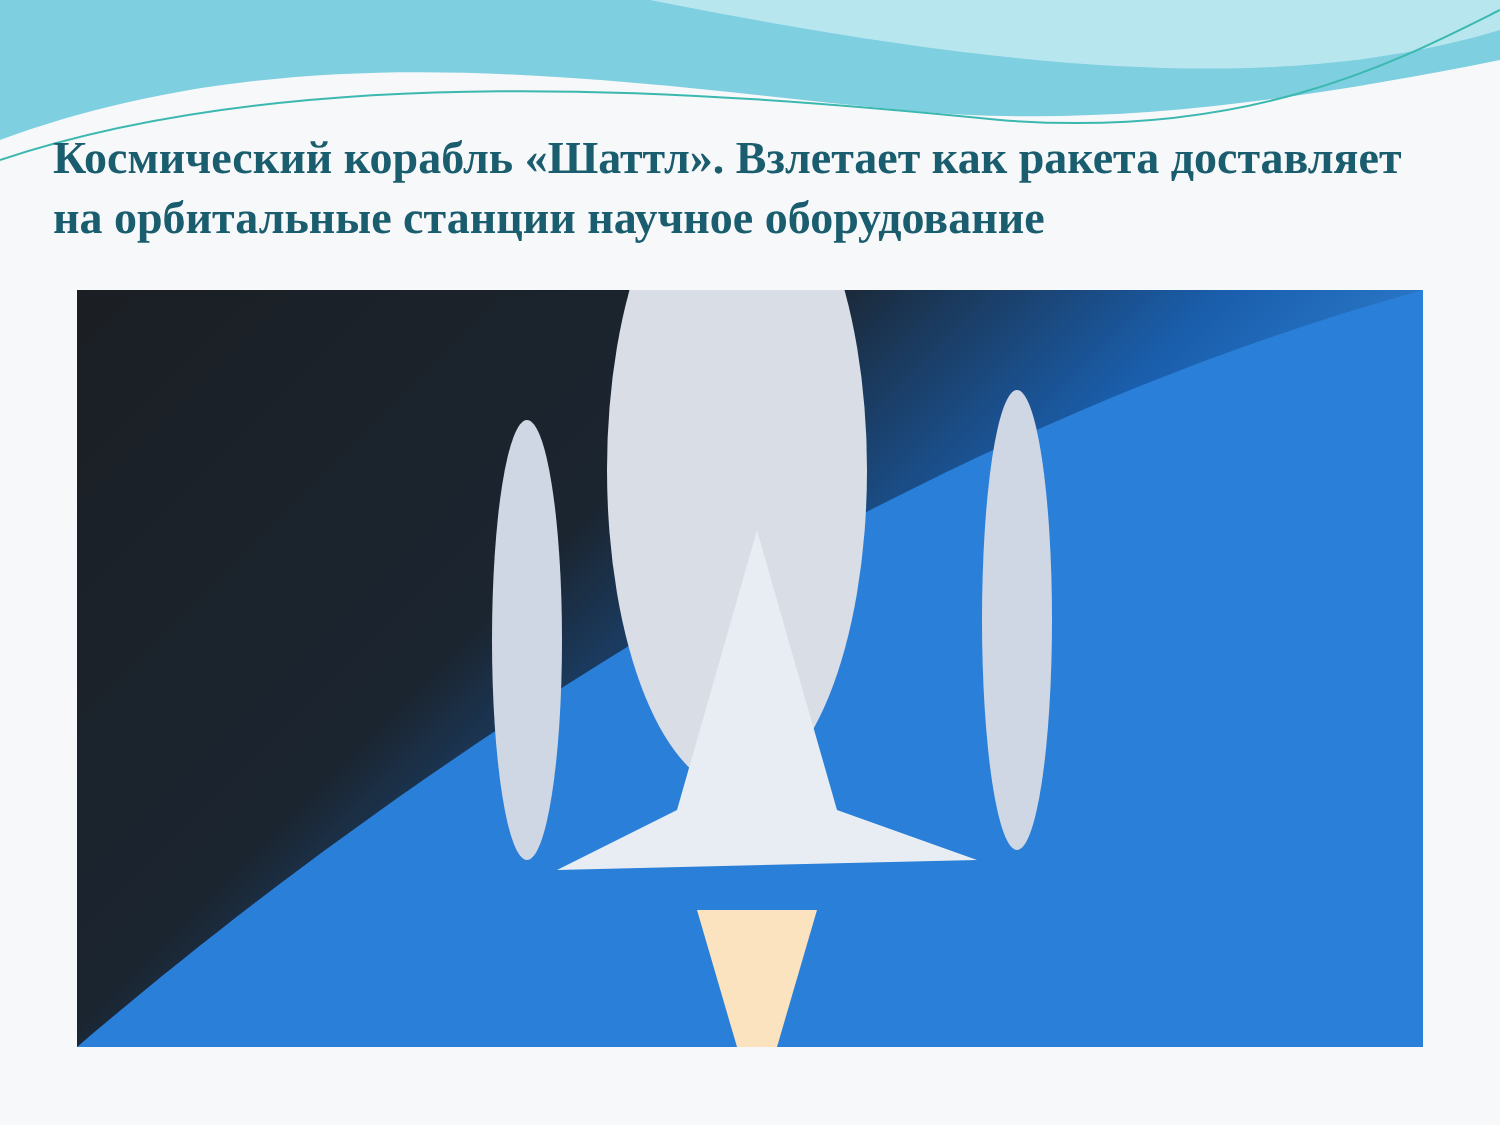Космический корабль «Шаттл». Взлетает как ракета доставляет на орбитальные станции научное оборудование